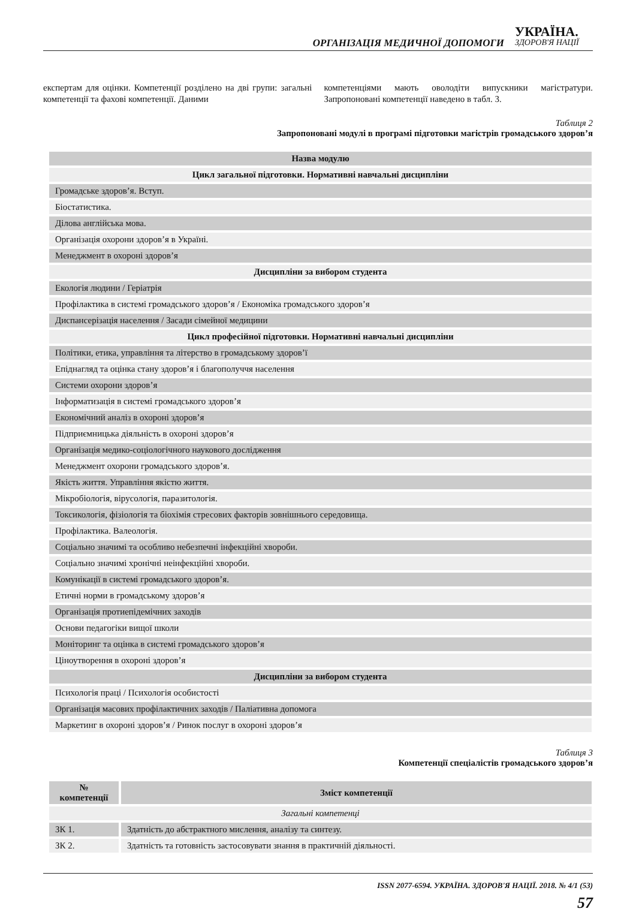ОРГАНІЗАЦІЯ МЕДИЧНОЇ ДОПОМОГИ УКРАЇНА.
ЗДОРОВ'Я НАЦІЇ
експертам для оцінки. Компетенції розділено на дві групи: загальні компетенції та фахові компетенції. Даними
компетенціями мають оволодіти випускники магістратури. Запропоновані компетенції наведено в табл. 3.
Таблиця 2
Запропоновані модулі в програмі підготовки магістрів громадського здоров’я
| Назва модулю |
| --- |
| Цикл загальної підготовки. Нормативні навчальні дисципліни |
| Громадське здоров’я. Вступ. |
| Біостатистика. |
| Ділова англійська мова. |
| Організація охорони здоров’я в Україні. |
| Менеджмент в охороні здоров’я |
| Дисципліни за вибором студента |
| Екологія людини / Геріатрія |
| Профілактика в системі громадського здоров’я / Економіка громадського здоров’я |
| Диспансерізація населення / Засади сімейної медицини |
| Цикл професійної підготовки. Нормативні навчальні дисципліни |
| Політики, етика, управління та літерство в громадському здоров’ї |
| Епіднагляд та оцінка стану здоров’я і благополуччя населення |
| Системи охорони здоров’я |
| Інформатизація в системі громадського здоров’я |
| Економічний аналіз в охороні здоров’я |
| Підприємницька діяльність в охороні здоров’я |
| Організація медико-соціологічного наукового дослідження |
| Менеджмент охорони громадського здоров’я. |
| Якість життя. Управління якістю життя. |
| Мікробіологія, вірусологія, паразитологія. |
| Токсикологія, фізіологія та біохімія стресових факторів зовнішнього середовища. |
| Профілактика. Валеологія. |
| Соціально значимі та особливо небезпечні інфекційні хвороби. |
| Соціально значимі хронічні неінфекційні хвороби. |
| Комунікації в системі громадського здоров’я. |
| Етичні норми в громадському здоров’я |
| Організація протиепідемічних заходів |
| Основи педагогіки вищої школи |
| Моніторинг та оцінка в системі громадського здоров’я |
| Ціноутворення в охороні здоров’я |
| Дисципліни за вибором студента |
| Психологія праці / Психологія особистості |
| Організація масових профілактичних заходів / Паліативна допомога |
| Маркетинг в охороні здоров’я / Ринок послуг в охороні здоров’я |
Таблиця 3
Компетенції спеціалістів громадського здоров’я
| № компетенції | Зміст компетенції |
| --- | --- |
| Загальні компетенці | |
| ЗК 1. | Здатність до абстрактного мислення, аналізу та синтезу. |
| ЗК 2. | Здатність та готовність застосовувати знання в практичній діяльності. |
ISSN 2077-6594. УКРАЇНА. ЗДОРОВ'Я НАЦІЇ. 2018. № 4/1 (53)
57